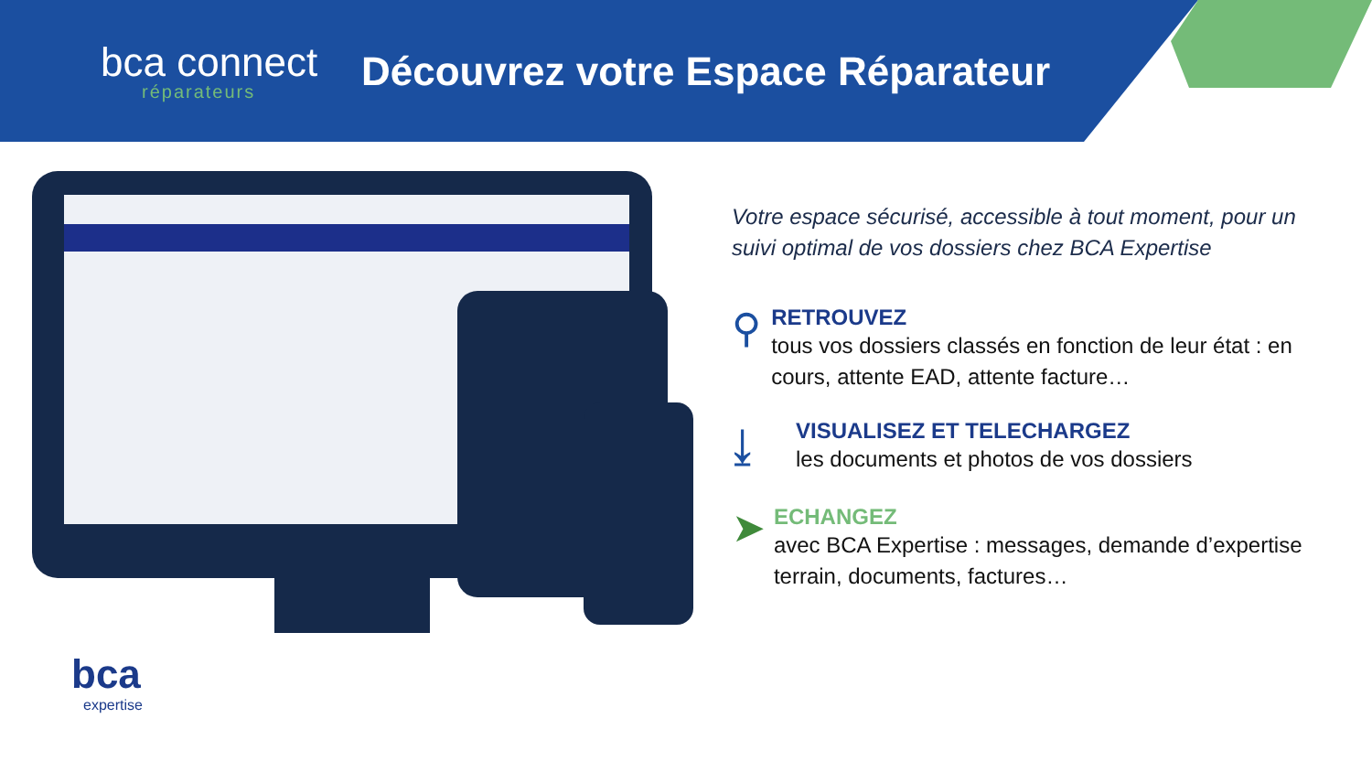bca connect
réparateurs
Découvrez votre Espace Réparateur
Votre espace sécurisé, accessible à tout moment, pour un suivi optimal de vos dossiers chez BCA Expertise
⚲
RETROUVEZ
tous vos dossiers classés en fonction de leur état : en cours, attente EAD, attente facture…
⤓
VISUALISEZ ET TELECHARGEZ
les documents et photos de vos dossiers
➤
ECHANGEZ
avec BCA Expertise : messages, demande d’expertise terrain, documents, factures…
bca
expertise